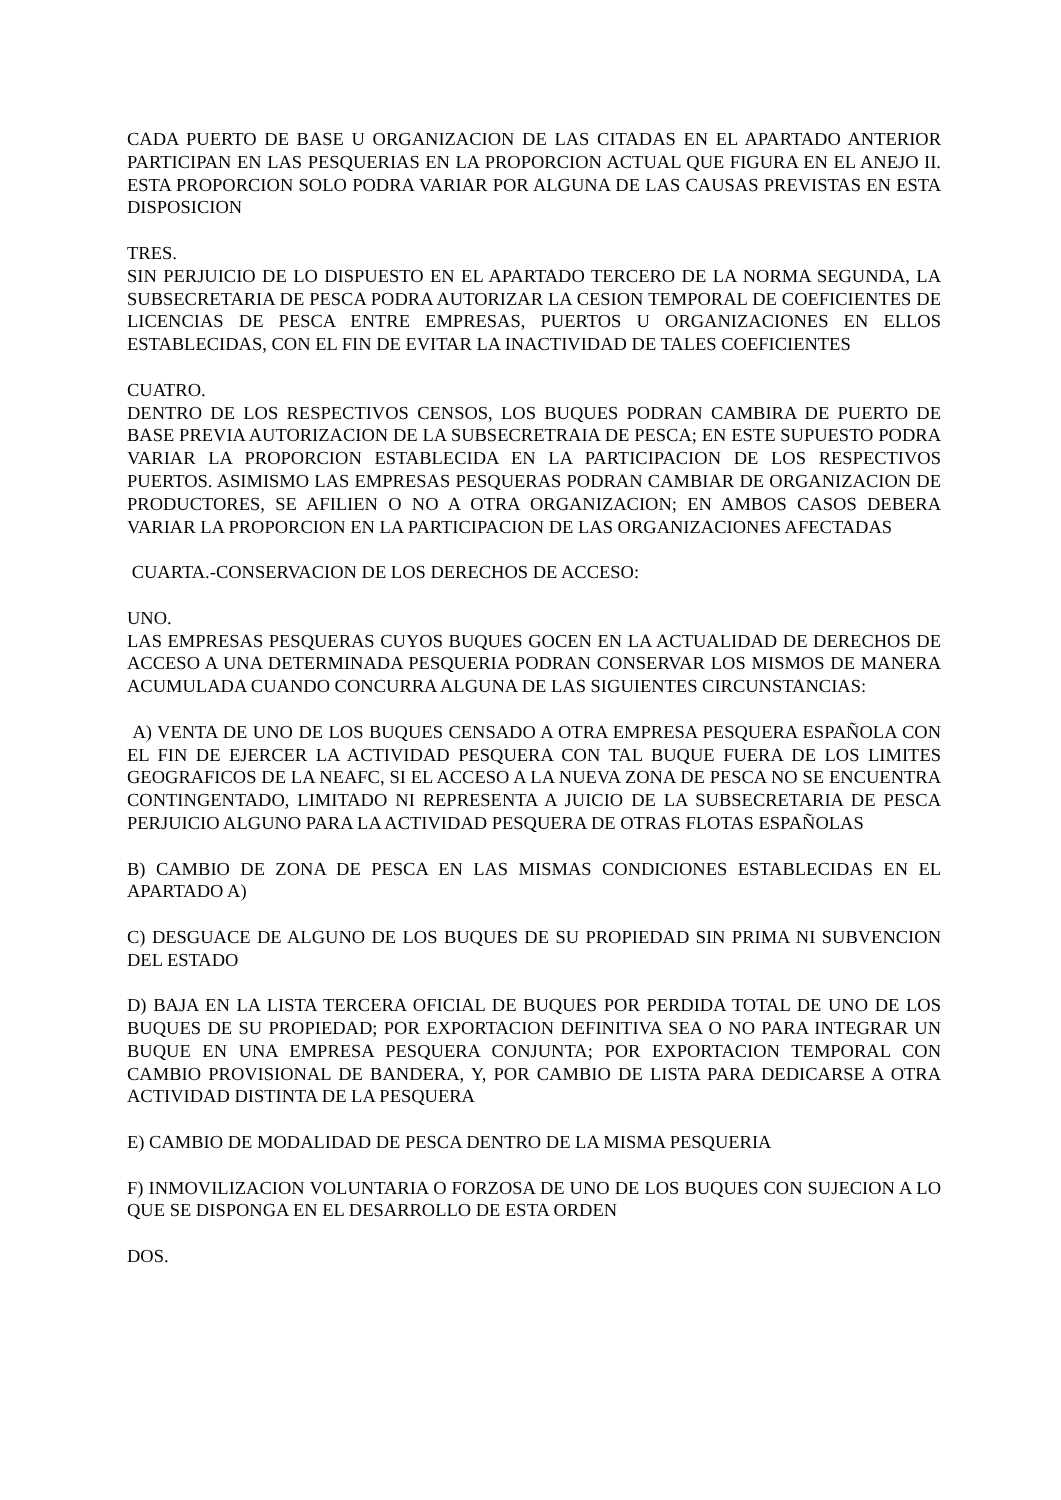CADA PUERTO DE BASE U ORGANIZACION DE LAS CITADAS EN EL APARTADO ANTERIOR PARTICIPAN EN LAS PESQUERIAS EN LA PROPORCION ACTUAL QUE FIGURA EN EL ANEJO II. ESTA PROPORCION SOLO PODRA VARIAR POR ALGUNA DE LAS CAUSAS PREVISTAS EN ESTA DISPOSICION
TRES.
SIN PERJUICIO DE LO DISPUESTO EN EL APARTADO TERCERO DE LA NORMA SEGUNDA, LA SUBSECRETARIA DE PESCA PODRA AUTORIZAR LA CESION TEMPORAL DE COEFICIENTES DE LICENCIAS DE PESCA ENTRE EMPRESAS, PUERTOS U ORGANIZACIONES EN ELLOS ESTABLECIDAS, CON EL FIN DE EVITAR LA INACTIVIDAD DE TALES COEFICIENTES
CUATRO.
DENTRO DE LOS RESPECTIVOS CENSOS, LOS BUQUES PODRAN CAMBIRA DE PUERTO DE BASE PREVIA AUTORIZACION DE LA SUBSECRETRAIA DE PESCA; EN ESTE SUPUESTO PODRA VARIAR LA PROPORCION ESTABLECIDA EN LA PARTICIPACION DE LOS RESPECTIVOS PUERTOS. ASIMISMO LAS EMPRESAS PESQUERAS PODRAN CAMBIAR DE ORGANIZACION DE PRODUCTORES, SE AFILIEN O NO A OTRA ORGANIZACION; EN AMBOS CASOS DEBERA VARIAR LA PROPORCION EN LA PARTICIPACION DE LAS ORGANIZACIONES AFECTADAS
CUARTA.-CONSERVACION DE LOS DERECHOS DE ACCESO:
UNO.
LAS EMPRESAS PESQUERAS CUYOS BUQUES GOCEN EN LA ACTUALIDAD DE DERECHOS DE ACCESO A UNA DETERMINADA PESQUERIA PODRAN CONSERVAR LOS MISMOS DE MANERA ACUMULADA CUANDO CONCURRA ALGUNA DE LAS SIGUIENTES CIRCUNSTANCIAS:
A) VENTA DE UNO DE LOS BUQUES CENSADO A OTRA EMPRESA PESQUERA ESPAÑOLA CON EL FIN DE EJERCER LA ACTIVIDAD PESQUERA CON TAL BUQUE FUERA DE LOS LIMITES GEOGRAFICOS DE LA NEAFC, SI EL ACCESO A LA NUEVA ZONA DE PESCA NO SE ENCUENTRA CONTINGENTADO, LIMITADO NI REPRESENTA A JUICIO DE LA SUBSECRETARIA DE PESCA PERJUICIO ALGUNO PARA LA ACTIVIDAD PESQUERA DE OTRAS FLOTAS ESPAÑOLAS
B) CAMBIO DE ZONA DE PESCA EN LAS MISMAS CONDICIONES ESTABLECIDAS EN EL APARTADO A)
C) DESGUACE DE ALGUNO DE LOS BUQUES DE SU PROPIEDAD SIN PRIMA NI SUBVENCION DEL ESTADO
D) BAJA EN LA LISTA TERCERA OFICIAL DE BUQUES POR PERDIDA TOTAL DE UNO DE LOS BUQUES DE SU PROPIEDAD; POR EXPORTACION DEFINITIVA SEA O NO PARA INTEGRAR UN BUQUE EN UNA EMPRESA PESQUERA CONJUNTA; POR EXPORTACION TEMPORAL CON CAMBIO PROVISIONAL DE BANDERA, Y, POR CAMBIO DE LISTA PARA DEDICARSE A OTRA ACTIVIDAD DISTINTA DE LA PESQUERA
E) CAMBIO DE MODALIDAD DE PESCA DENTRO DE LA MISMA PESQUERIA
F) INMOVILIZACION VOLUNTARIA O FORZOSA DE UNO DE LOS BUQUES CON SUJECION A LO QUE SE DISPONGA EN EL DESARROLLO DE ESTA ORDEN
DOS.